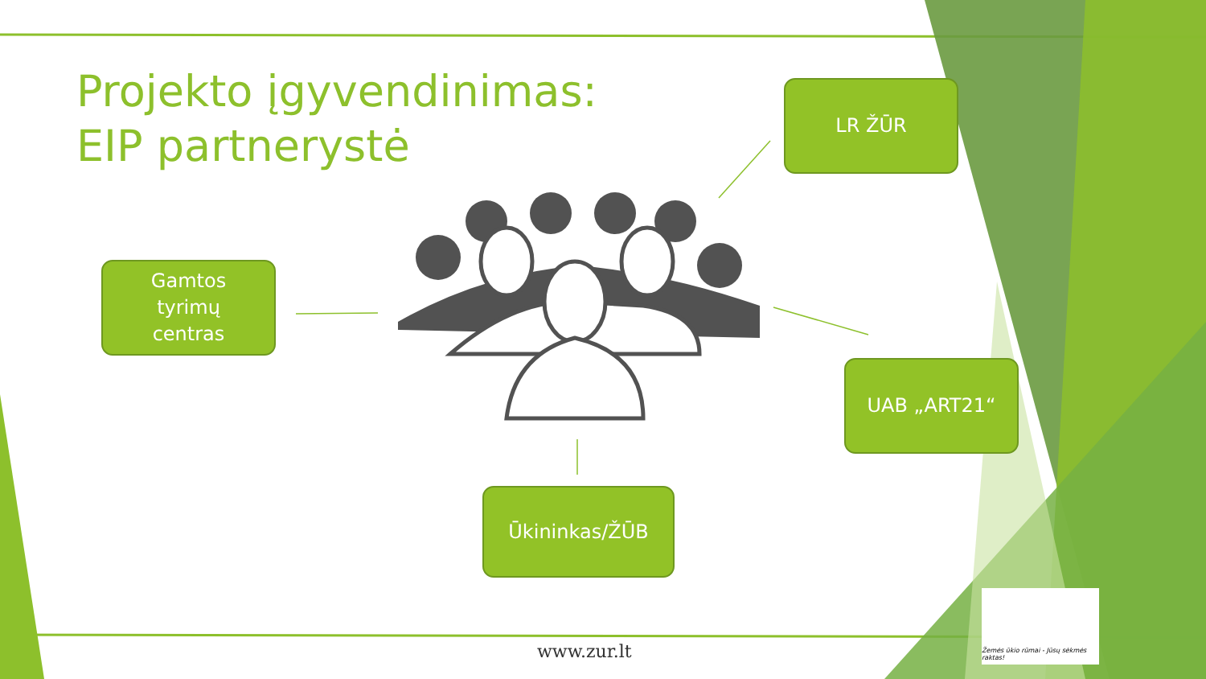Projekto įgyvendinimas:
EIP partnerystė
LR ŽŪR
Gamtos
tyrimų
centras
UAB „ART21“
Ūkininkas/ŽŪB
www.zur.lt
Žemės ūkio rūmai - Jūsų sėkmės raktas!